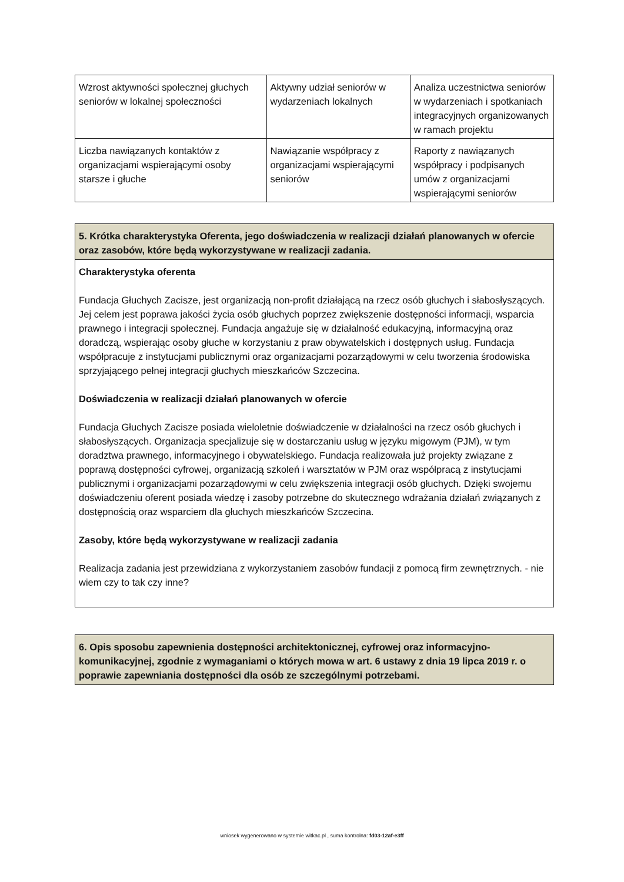| Wzrost aktywności społecznej głuchych seniorów w lokalnej społeczności | Aktywny udział seniorów w wydarzeniach lokalnych | Analiza uczestnictwa seniorów w wydarzeniach i spotkaniach integracyjnych organizowanych w ramach projektu |
| Liczba nawiązanych kontaktów z organizacjami wspierającymi osoby starsze i głuche | Nawiązanie współpracy z organizacjami wspierającymi seniorów | Raporty z nawiązanych współpracy i podpisanych umów z organizacjami wspierającymi seniorów |
5. Krótka charakterystyka Oferenta, jego doświadczenia w realizacji działań planowanych w ofercie oraz zasobów, które będą wykorzystywane w realizacji zadania.
Charakterystyka oferenta
Fundacja Głuchych Zacisze, jest organizacją non-profit działającą na rzecz osób głuchych i słabosłyszących. Jej celem jest poprawa jakości życia osób głuchych poprzez zwiększenie dostępności informacji, wsparcia prawnego i integracji społecznej. Fundacja angażuje się w działalność edukacyjną, informacyjną oraz doradczą, wspierając osoby głuche w korzystaniu z praw obywatelskich i dostępnych usług. Fundacja współpracuje z instytucjami publicznymi oraz organizacjami pozarządowymi w celu tworzenia środowiska sprzyjającego pełnej integracji głuchych mieszkańców Szczecina.
Doświadczenia w realizacji działań planowanych w ofercie
Fundacja Głuchych Zacisze posiada wieloletnie doświadczenie w działalności na rzecz osób głuchych i słabosłyszących. Organizacja specjalizuje się w dostarczaniu usług w języku migowym (PJM), w tym doradztwa prawnego, informacyjnego i obywatelskiego. Fundacja realizowała już projekty związane z poprawą dostępności cyfrowej, organizacją szkoleń i warsztatów w PJM oraz współpracą z instytucjami publicznymi i organizacjami pozarządowymi w celu zwiększenia integracji osób głuchych. Dzięki swojemu doświadczeniu oferent posiada wiedzę i zasoby potrzebne do skutecznego wdrażania działań związanych z dostępnością oraz wsparciem dla głuchych mieszkańców Szczecina.
Zasoby, które będą wykorzystywane w realizacji zadania
Realizacja zadania jest przewidziana z wykorzystaniem zasobów fundacji z pomocą firm zewnętrznych. - nie wiem czy to tak czy inne?
6. Opis sposobu zapewnienia dostępności architektonicznej, cyfrowej oraz informacyjno-komunikacyjnej, zgodnie z wymaganiami o których mowa w art. 6 ustawy z dnia 19 lipca 2019 r. o poprawie zapewniania dostępności dla osób ze szczególnymi potrzebami.
wniosek wygenerowano w systemie witkac.pl , suma kontrolna: fd03-12af-e3ff